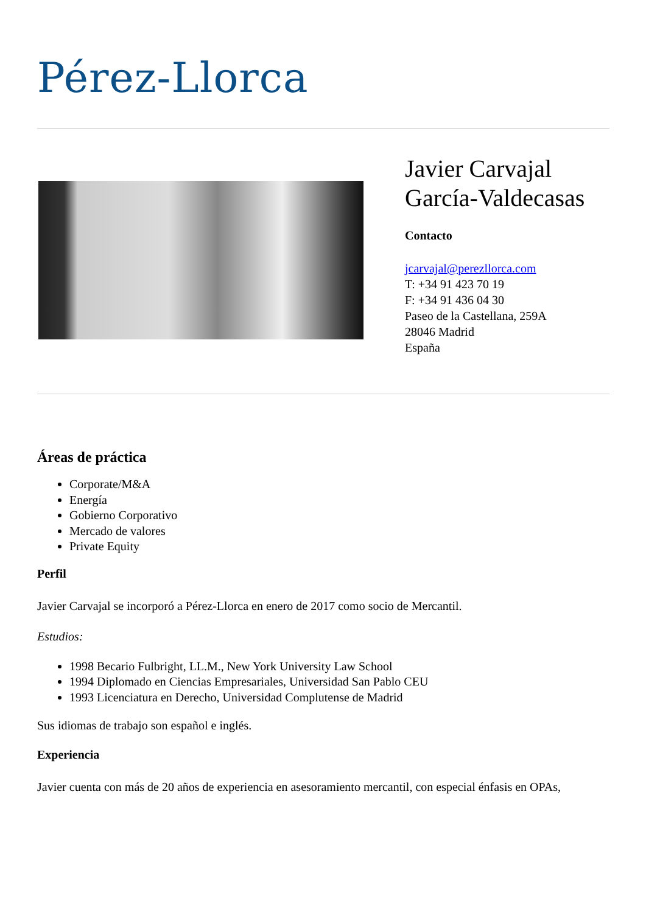Pérez-Llorca
Javier Carvajal
García-Valdecasas
Contacto
jcarvajal@perezllorca.com
T: +34 91 423 70 19
F: +34 91 436 04 30
Paseo de la Castellana, 259A
28046 Madrid
España
Áreas de práctica
Corporate/M&A
Energía
Gobierno Corporativo
Mercado de valores
Private Equity
Perfil
Javier Carvajal se incorporó a Pérez-Llorca en enero de 2017 como socio de Mercantil.
Estudios:
1998 Becario Fulbright, LL.M., New York University Law School
1994 Diplomado en Ciencias Empresariales, Universidad San Pablo CEU
1993 Licenciatura en Derecho, Universidad Complutense de Madrid
Sus idiomas de trabajo son español e inglés.
Experiencia
Javier cuenta con más de 20 años de experiencia en asesoramiento mercantil, con especial énfasis en OPAs,